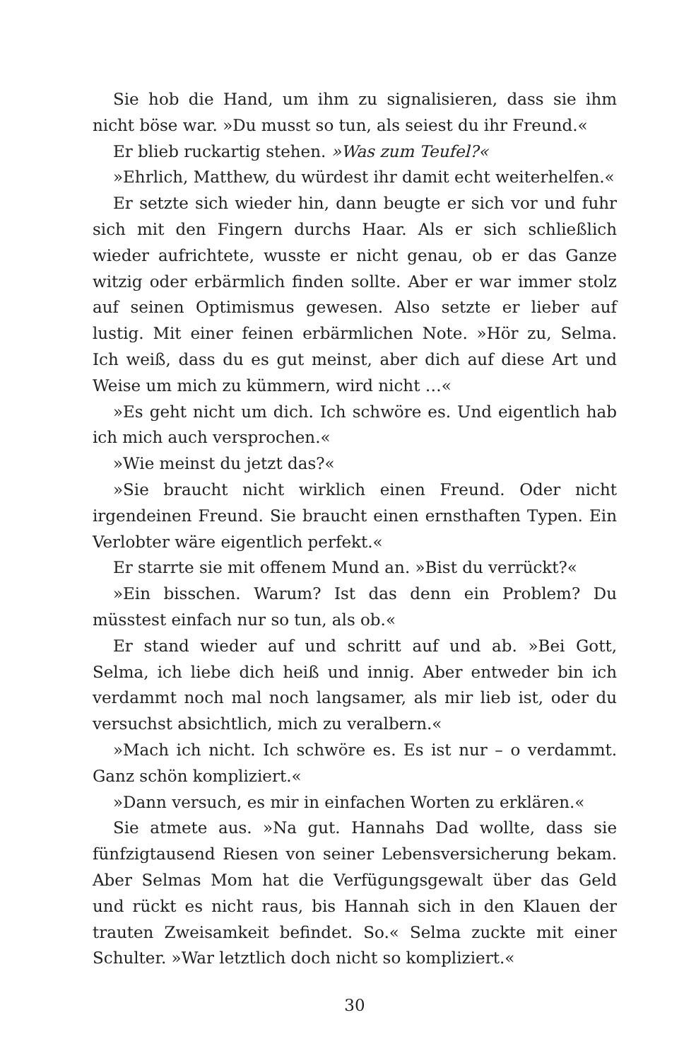Sie hob die Hand, um ihm zu signalisieren, dass sie ihm nicht böse war. »Du musst so tun, als seiest du ihr Freund.«
Er blieb ruckartig stehen. »Was zum Teufel?«
»Ehrlich, Matthew, du würdest ihr damit echt weiterhelfen.«
Er setzte sich wieder hin, dann beugte er sich vor und fuhr sich mit den Fingern durchs Haar. Als er sich schließlich wieder aufrichtete, wusste er nicht genau, ob er das Ganze witzig oder erbärmlich finden sollte. Aber er war immer stolz auf seinen Optimismus gewesen. Also setzte er lieber auf lustig. Mit einer feinen erbärmlichen Note. »Hör zu, Selma. Ich weiß, dass du es gut meinst, aber dich auf diese Art und Weise um mich zu kümmern, wird nicht …«
»Es geht nicht um dich. Ich schwöre es. Und eigentlich hab ich mich auch versprochen.«
»Wie meinst du jetzt das?«
»Sie braucht nicht wirklich einen Freund. Oder nicht irgendeinen Freund. Sie braucht einen ernsthaften Typen. Ein Verlobter wäre eigentlich perfekt.«
Er starrte sie mit offenem Mund an. »Bist du verrückt?«
»Ein bisschen. Warum? Ist das denn ein Problem? Du müsstest einfach nur so tun, als ob.«
Er stand wieder auf und schritt auf und ab. »Bei Gott, Selma, ich liebe dich heiß und innig. Aber entweder bin ich verdammt noch mal noch langsamer, als mir lieb ist, oder du versuchst absichtlich, mich zu veralbern.«
»Mach ich nicht. Ich schwöre es. Es ist nur – o verdammt. Ganz schön kompliziert.«
»Dann versuch, es mir in einfachen Worten zu erklären.«
Sie atmete aus. »Na gut. Hannahs Dad wollte, dass sie fünfzigtausend Riesen von seiner Lebensversicherung bekam. Aber Selmas Mom hat die Verfügungsgewalt über das Geld und rückt es nicht raus, bis Hannah sich in den Klauen der trauten Zweisamkeit befindet. So.« Selma zuckte mit einer Schulter. »War letztlich doch nicht so kompliziert.«
30